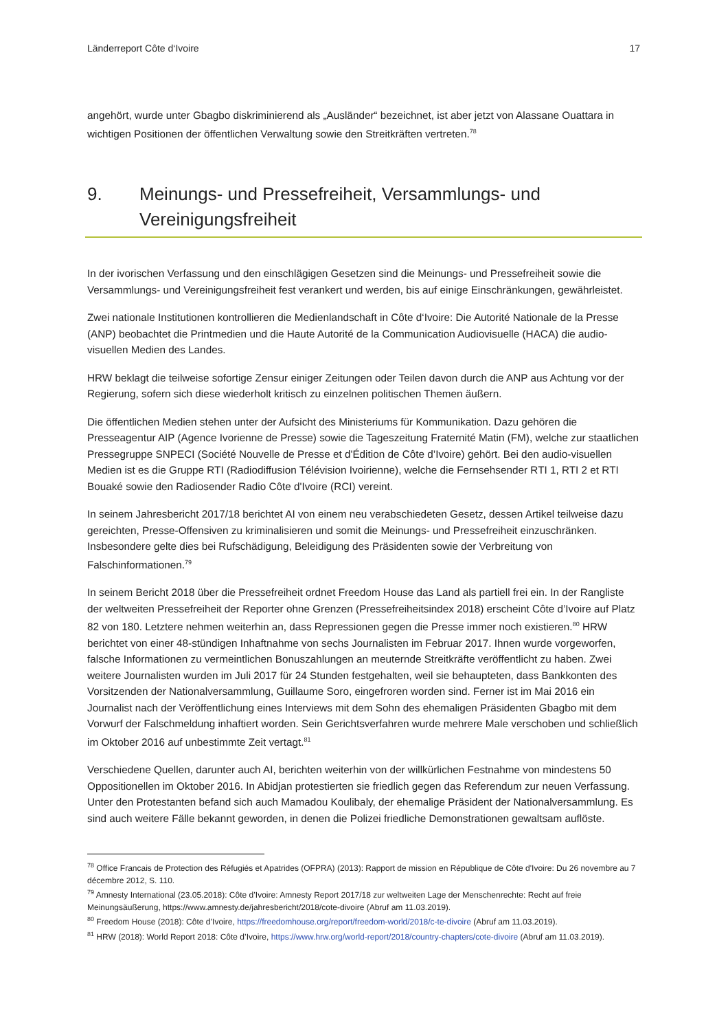Länderreport Côte d‘Ivoire 17
angehört, wurde unter Gbagbo diskriminierend als „Ausländer“ bezeichnet, ist aber jetzt von Alassane Ouattara in wichtigen Positionen der öffentlichen Verwaltung sowie den Streitkräften vertreten.<sup>78</sup>
9. Meinungs- und Pressefreiheit, Versammlungs- und Vereinigungsfreiheit
In der ivorischen Verfassung und den einschlägigen Gesetzen sind die Meinungs- und Pressefreiheit sowie die Versammlungs- und Vereinigungsfreiheit fest verankert und werden, bis auf einige Einschränkungen, gewährleistet.
Zwei nationale Institutionen kontrollieren die Medienlandschaft in Côte d‘Ivoire: Die Autorité Nationale de la Presse (ANP) beobachtet die Printmedien und die Haute Autorité de la Communication Audiovisuelle (HACA) die audio-visuellen Medien des Landes.
HRW beklagt die teilweise sofortige Zensur einiger Zeitungen oder Teilen davon durch die ANP aus Achtung vor der Regierung, sofern sich diese wiederholt kritisch zu einzelnen politischen Themen äußern.
Die öffentlichen Medien stehen unter der Aufsicht des Ministeriums für Kommunikation. Dazu gehören die Presseagentur AIP (Agence Ivorienne de Presse) sowie die Tageszeitung Fraternité Matin (FM), welche zur staatlichen Pressegruppe SNPECI (Société Nouvelle de Presse et d'Édition de Côte d’Ivoire) gehört. Bei den audio-visuellen Medien ist es die Gruppe RTI (Radiodiffusion Télévision Ivoirienne), welche die Fernsehsender RTI 1, RTI 2 et RTI Bouaké sowie den Radiosender Radio Côte d'Ivoire (RCI) vereint.
In seinem Jahresbericht 2017/18 berichtet AI von einem neu verabschiedeten Gesetz, dessen Artikel teilweise dazu gereichten, Presse-Offensiven zu kriminalisieren und somit die Meinungs- und Pressefreiheit einzuschränken. Insbesondere gelte dies bei Rufschädigung, Beleidigung des Präsidenten sowie der Verbreitung von Falschinformationen.<sup>79</sup>
In seinem Bericht 2018 über die Pressefreiheit ordnet Freedom House das Land als partiell frei ein. In der Rangliste der weltweiten Pressefreiheit der Reporter ohne Grenzen (Pressefreiheitsindex 2018) erscheint Côte d’Ivoire auf Platz 82 von 180. Letztere nehmen weiterhin an, dass Repressionen gegen die Presse immer noch existieren.<sup>80</sup> HRW berichtet von einer 48-stündigen Inhaftnahme von sechs Journalisten im Februar 2017. Ihnen wurde vorgeworfen, falsche Informationen zu vermeintlichen Bonuszahlungen an meuternde Streitkräfte veröffentlicht zu haben. Zwei weitere Journalisten wurden im Juli 2017 für 24 Stunden festgehalten, weil sie behaupteten, dass Bankkonten des Vorsitzenden der Nationalversammlung, Guillaume Soro, eingefroren worden sind. Ferner ist im Mai 2016 ein Journalist nach der Veröffentlichung eines Interviews mit dem Sohn des ehemaligen Präsidenten Gbagbo mit dem Vorwurf der Falschmeldung inhaftiert worden. Sein Gerichtsverfahren wurde mehrere Male verschoben und schließlich im Oktober 2016 auf unbestimmte Zeit vertagt.<sup>81</sup>
Verschiedene Quellen, darunter auch AI, berichten weiterhin von der willkürlichen Festnahme von mindestens 50 Oppositionellen im Oktober 2016. In Abidjan protestierten sie friedlich gegen das Referendum zur neuen Verfassung. Unter den Protestanten befand sich auch Mamadou Koulibaly, der ehemalige Präsident der Nationalversammlung. Es sind auch weitere Fälle bekannt geworden, in denen die Polizei friedliche Demonstrationen gewaltsam auflöste.
<sup>78</sup> Office Francais de Protection des Réfugiés et Apatrides (OFPRA) (2013): Rapport de mission en République de Côte d'Ivoire: Du 26 novembre au 7 décembre 2012, S. 110.
<sup>79</sup> Amnesty International (23.05.2018): Côte d’Ivoire: Amnesty Report 2017/18 zur weltweiten Lage der Menschenrechte: Recht auf freie Meinungsäußerung, https://www.amnesty.de/jahresbericht/2018/cote-divoire (Abruf am 11.03.2019).
<sup>80</sup> Freedom House (2018): Côte d’Ivoire, https://freedomhouse.org/report/freedom-world/2018/c-te-divoire (Abruf am 11.03.2019).
<sup>81</sup> HRW (2018): World Report 2018: Côte d’Ivoire, https://www.hrw.org/world-report/2018/country-chapters/cote-divoire (Abruf am 11.03.2019).